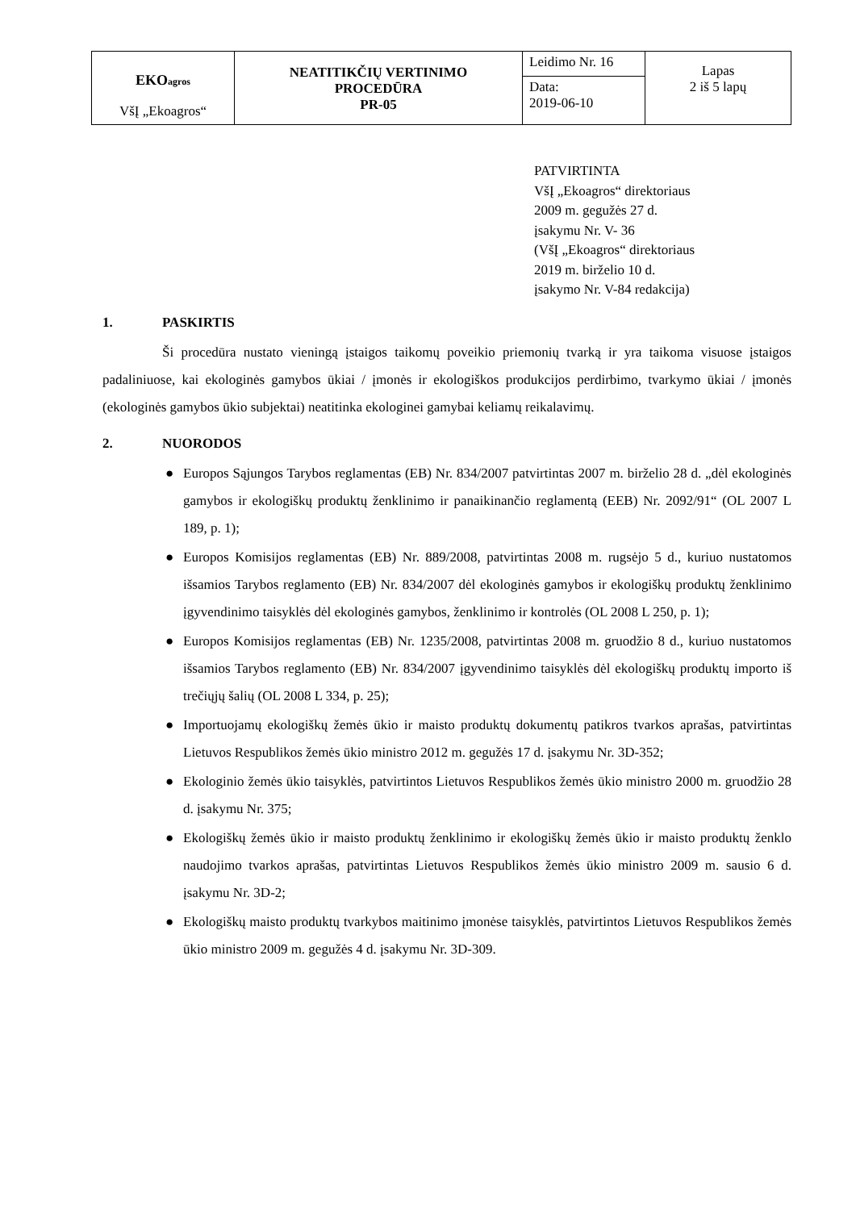| EKO agros VšĮ „Ekoagros“ | NEATITIKČIŲ VERTINIMO PROCEDŪRA PR-05 | Leidimo Nr. 16 | Lapas 2 iš 5 lapų |
| | | Data: 2019-06-10 | |
PATVIRTINTA
VšĮ „Ekoagros“ direktoriaus
2009 m. gegužės 27 d.
įsakymu Nr. V- 36
(VšĮ „Ekoagros“ direktoriaus
2019 m. birželio 10 d.
įsakymo Nr. V-84 redakcija)
1. PASKIRTIS
Ši procedūra nustato vieningą įstaigos taikomų poveikio priemonių tvarką ir yra taikoma visuose įstaigos padaliniuose, kai ekologinės gamybos ūkiai / įmonės ir ekologiškos produkcijos perdirbimo, tvarkymo ūkiai / įmonės (ekologinės gamybos ūkio subjektai) neatitinka ekologinei gamybai keliamų reikalavimų.
2. NUORODOS
● Europos Sąjungos Tarybos reglamentas (EB) Nr. 834/2007 patvirtintas 2007 m. birželio 28 d. „dėl ekologinės gamybos ir ekologiškų produktų ženklinimo ir panaikinančio reglamentą (EEB) Nr. 2092/91“ (OL 2007 L 189, p. 1);
● Europos Komisijos reglamentas (EB) Nr. 889/2008, patvirtintas 2008 m. rugsėjo 5 d., kuriuo nustatomos išsamios Tarybos reglamento (EB) Nr. 834/2007 dėl ekologinės gamybos ir ekologiškų produktų ženklinimo įgyvendinimo taisyklės dėl ekologinės gamybos, ženklinimo ir kontrolės (OL 2008 L 250, p. 1);
● Europos Komisijos reglamentas (EB) Nr. 1235/2008, patvirtintas 2008 m. gruodžio 8 d., kuriuo nustatomos išsamios Tarybos reglamento (EB) Nr. 834/2007 įgyvendinimo taisyklės dėl ekologiškų produktų importo iš trečiųjų šalių (OL 2008 L 334, p. 25);
● Importuojamų ekologiškų žemės ūkio ir maisto produktų dokumentų patikros tvarkos aprašas, patvirtintas Lietuvos Respublikos žemės ūkio ministro 2012 m. gegužės 17 d. įsakymu Nr. 3D-352;
● Ekologinio žemės ūkio taisyklės, patvirtintos Lietuvos Respublikos žemės ūkio ministro 2000 m. gruodžio 28 d. įsakymu Nr. 375;
● Ekologiškų žemės ūkio ir maisto produktų ženklinimo ir ekologiškų žemės ūkio ir maisto produktų ženklo naudojimo tvarkos aprašas, patvirtintas Lietuvos Respublikos žemės ūkio ministro 2009 m. sausio 6 d. įsakymu Nr. 3D-2;
● Ekologiškų maisto produktų tvarkybos maitinimo įmonėse taisyklės, patvirtintos Lietuvos Respublikos žemės ūkio ministro 2009 m. gegužės 4 d. įsakymu Nr. 3D-309.